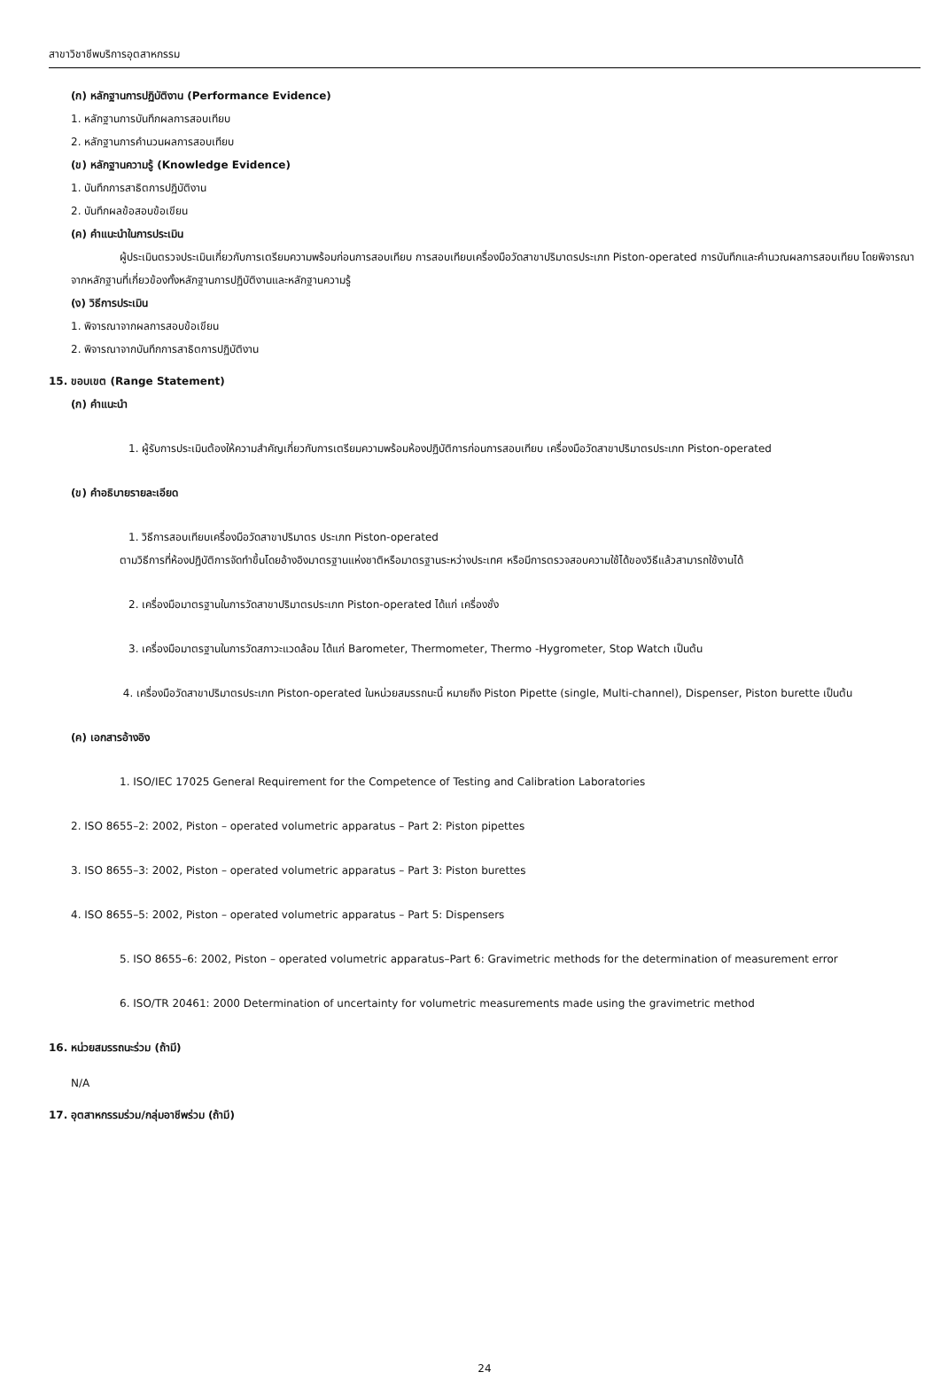สาขาวิชาชีพบริการอุตสาหกรรม
(ก) หลักฐานการปฏิบัติงาน (Performance Evidence)
1. หลักฐานการบันทึกผลการสอบเทียบ
2. หลักฐานการคำนวนผลการสอบเทียบ
(ข) หลักฐานความรู้ (Knowledge Evidence)
1. บันทึกการสาธิตการปฏิบัติงาน
2. บันทึกผลข้อสอบข้อเขียน
(ค) คำแนะนำในการประเมิน
ผู้ประเมินตรวจประเมินเกี่ยวกับการเตรียมความพร้อมก่อนการสอบเทียบ การสอบเทียบเครื่องมือวัดสาขาปริมาตรประเภท Piston-operated การบันทึกและคำนวณผลการสอบเทียบ โดยพิจารณาจากหลักฐานที่เกี่ยวข้องทั้งหลักฐานการปฏิบัติงานและหลักฐานความรู้
(ง) วิธีการประเมิน
1. พิจารณาจากผลการสอบข้อเขียน
2. พิจารณาจากบันทึกการสาธิตการปฏิบัติงาน
15. ขอบเขต (Range Statement)
(ก) คำแนะนำ
1. ผู้รับการประเมินต้องให้ความสำคัญเกี่ยวกับการเตรียมความพร้อมห้องปฏิบัติการก่อนการสอบเทียบ เครื่องมือวัดสาขาปริมาตรประเภท Piston-operated
(ข) คำอธิบายรายละเอียด
1. วิธีการสอบเทียบเครื่องมือวัดสาขาปริมาตร ประเภท Piston-operated
ตามวิธีการที่ห้องปฏิบัติการจัดทำขึ้นโดยอ้างอิงมาตรฐานแห่งชาติหรือมาตรฐานระหว่างประเทศ หรือมีการตรวจสอบความใช้ได้ของวิธีแล้วสามารถใช้งานได้
2. เครื่องมือมาตรฐานในการวัดสาขาปริมาตรประเภท Piston-operated ได้แก่ เครื่องชั่ง
3. เครื่องมือมาตรฐานในการวัดสภาวะแวดล้อม ได้แก่ Barometer, Thermometer, Thermo -Hygrometer, Stop Watch เป็นต้น
4. เครื่องมือวัดสาขาปริมาตรประเภท Piston-operated ในหน่วยสมรรถนะนี้ หมายถึง Piston Pipette (single, Multi-channel), Dispenser, Piston burette เป็นต้น
(ค) เอกสารอ้างอิง
1. ISO/IEC 17025 General Requirement for the Competence of Testing and Calibration Laboratories
2. ISO 8655–2: 2002, Piston – operated volumetric apparatus – Part 2: Piston pipettes
3. ISO 8655–3: 2002, Piston – operated volumetric apparatus – Part 3: Piston burettes
4. ISO 8655–5: 2002, Piston – operated volumetric apparatus – Part 5: Dispensers
5. ISO 8655–6: 2002, Piston – operated volumetric apparatus–Part 6: Gravimetric methods for the determination of measurement error
6. ISO/TR 20461: 2000 Determination of uncertainty for volumetric measurements made using the gravimetric method
16. หน่วยสมรรถนะร่วม (ถ้ามี)
N/A
17. อุตสาหกรรมร่วม/กลุ่มอาชีพร่วม (ถ้ามี)
24